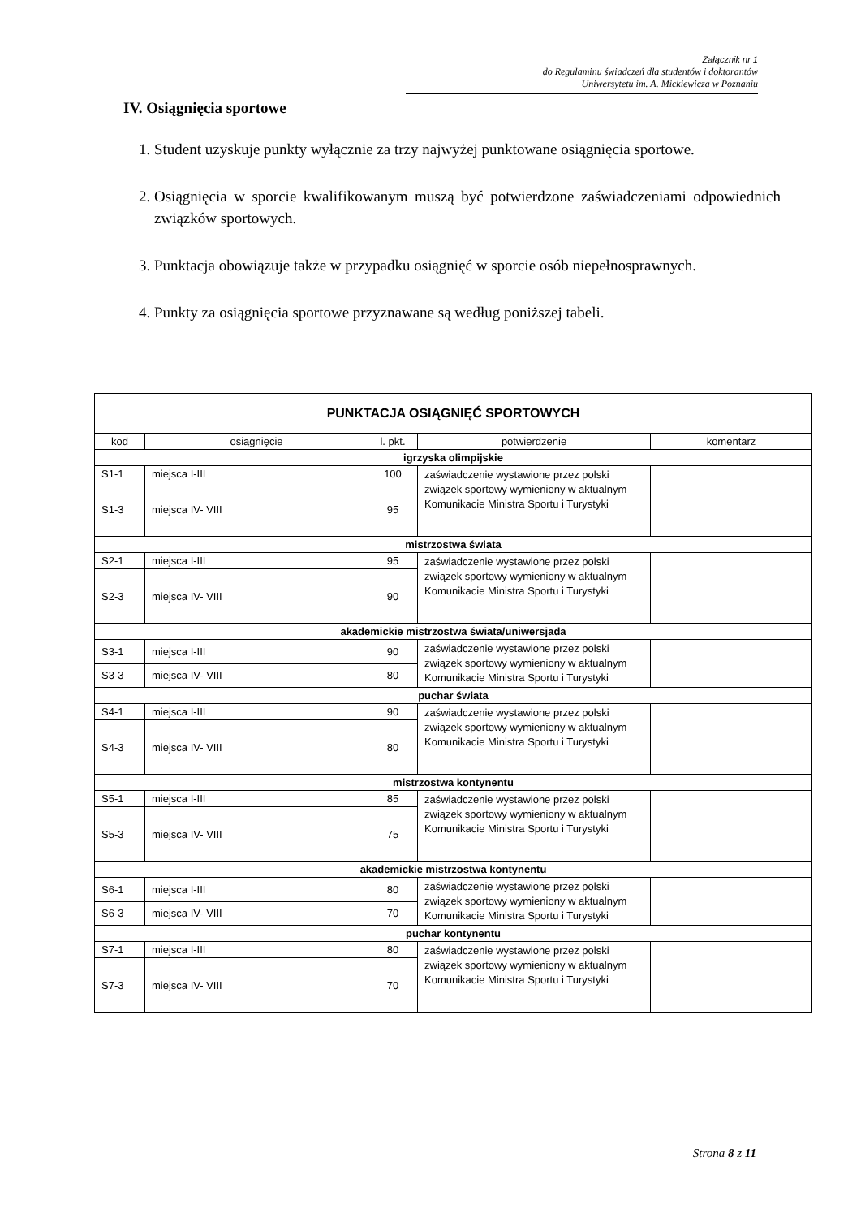Załącznik nr 1
do Regulaminu świadczeń dla studentów i doktorantów
Uniwersytetu im. A. Mickiewicza w Poznaniu
IV. Osiągnięcia sportowe
1. Student uzyskuje punkty wyłącznie za trzy najwyżej punktowane osiągnięcia sportowe.
2. Osiągnięcia w sporcie kwalifikowanym muszą być potwierdzone zaświadczeniami odpowiednich związków sportowych.
3. Punktacja obowiązuje także w przypadku osiągnięć w sporcie osób niepełnosprawnych.
4. Punkty za osiągnięcia sportowe przyznawane są według poniższej tabeli.
| PUNKTACJA OSIĄGNIĘĆ SPORTOWYCH | | | | |
| --- | --- | --- | --- | --- |
| kod | osiągnięcie | l. pkt. | potwierdzenie | komentarz |
| igrzyska olimpijskie | | | | |
| S1-1 | miejsca I-III | 100 | zaświadczenie wystawione przez polski związek sportowy wymieniony w aktualnym Komunikacie Ministra Sportu i Turystyki | |
| S1-3 | miejsca IV- VIII | 95 | | |
| mistrzostwa świata | | | | |
| S2-1 | miejsca I-III | 95 | zaświadczenie wystawione przez polski związek sportowy wymieniony w aktualnym Komunikacie Ministra Sportu i Turystyki | |
| S2-3 | miejsca IV- VIII | 90 | | |
| akademickie mistrzostwa świata/uniwersjada | | | | |
| S3-1 | miejsca I-III | 90 | zaświadczenie wystawione przez polski związek sportowy wymieniony w aktualnym Komunikacie Ministra Sportu i Turystyki | |
| S3-3 | miejsca IV- VIII | 80 | | |
| puchar świata | | | | |
| S4-1 | miejsca I-III | 90 | zaświadczenie wystawione przez polski związek sportowy wymieniony w aktualnym Komunikacie Ministra Sportu i Turystyki | |
| S4-3 | miejsca IV- VIII | 80 | | |
| mistrzostwa kontynentu | | | | |
| S5-1 | miejsca I-III | 85 | zaświadczenie wystawione przez polski związek sportowy wymieniony w aktualnym Komunikacie Ministra Sportu i Turystyki | |
| S5-3 | miejsca IV- VIII | 75 | | |
| akademickie mistrzostwa kontynentu | | | | |
| S6-1 | miejsca I-III | 80 | zaświadczenie wystawione przez polski związek sportowy wymieniony w aktualnym Komunikacie Ministra Sportu i Turystyki | |
| S6-3 | miejsca IV- VIII | 70 | | |
| puchar kontynentu | | | | |
| S7-1 | miejsca I-III | 80 | zaświadczenie wystawione przez polski związek sportowy wymieniony w aktualnym Komunikacie Ministra Sportu i Turystyki | |
| S7-3 | miejsca IV- VIII | 70 | | |
Strona 8 z 11